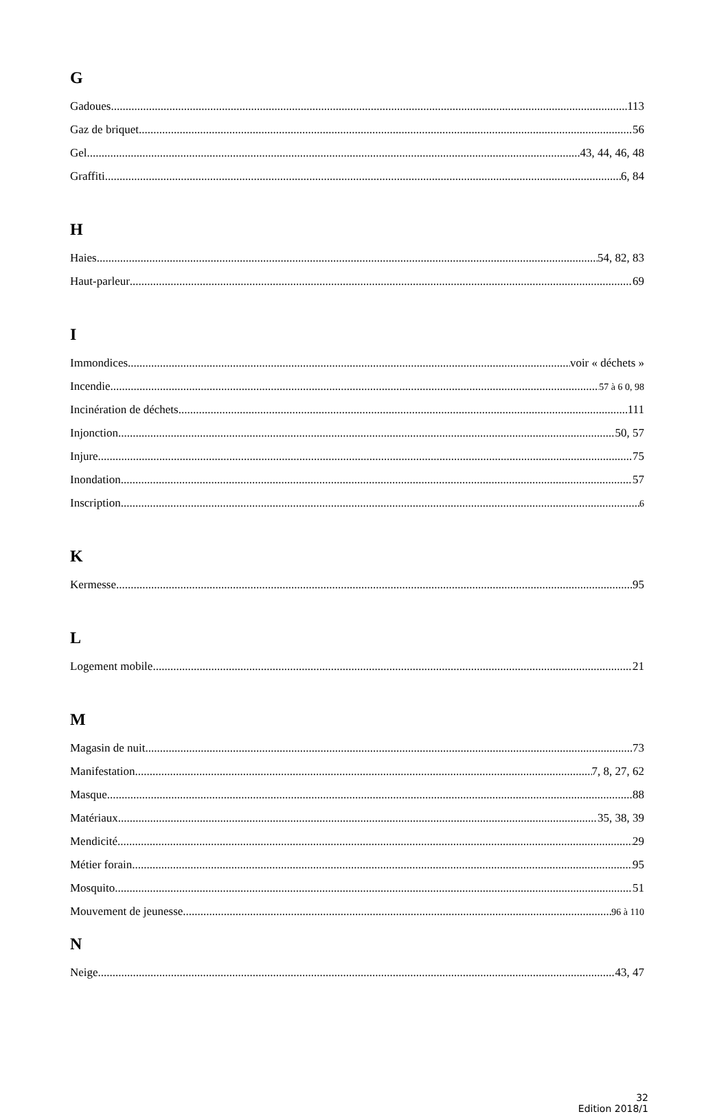G
Gadoues 113
Gaz de briquet 56
Gel 43, 44, 46, 48
Graffiti 6, 84
H
Haies 54, 82, 83
Haut-parleur 69
I
Immondices voir « déchets »
Incendie 57 à 6 0, 98
Incinération de déchets 111
Injonction 50, 57
Injure 75
Inondation 57
Inscription 6
K
Kermesse 95
L
Logement mobile 21
M
Magasin de nuit 73
Manifestation 7, 8, 27, 62
Masque 88
Matériaux 35, 38, 39
Mendicité 29
Métier forain 95
Mosquito 51
Mouvement de jeunesse 96 à 110
N
Neige 43, 47
32
Edition 2018/1